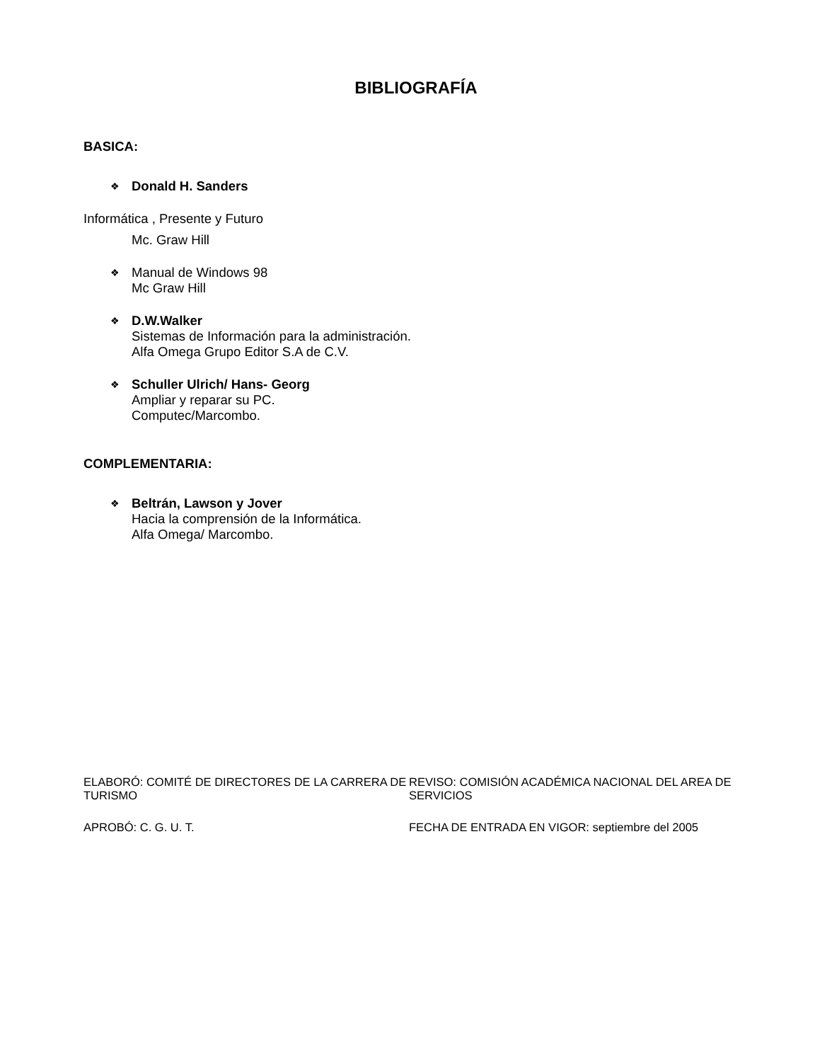BIBLIOGRAFÍA
BASICA:
❖ Donald H. Sanders
Informática , Presente y Futuro
Mc. Graw Hill
❖
Manual de Windows 98
Mc Graw Hill
❖
D.W.Walker
Sistemas de Información para la administración.
Alfa Omega Grupo Editor S.A de C.V.
❖
Schuller Ulrich/ Hans- Georg
Ampliar y reparar su PC.
Computec/Marcombo.
COMPLEMENTARIA:
❖
Beltrán, Lawson y Jover
Hacia la comprensión de la Informática.
Alfa Omega/ Marcombo.
ELABORÓ: COMITÉ DE DIRECTORES DE LA CARRERA DE TURISMO
REVISO: COMISIÓN ACADÉMICA NACIONAL DEL AREA DE SERVICIOS
APROBÓ: C. G. U. T.
FECHA DE ENTRADA EN VIGOR: septiembre del 2005